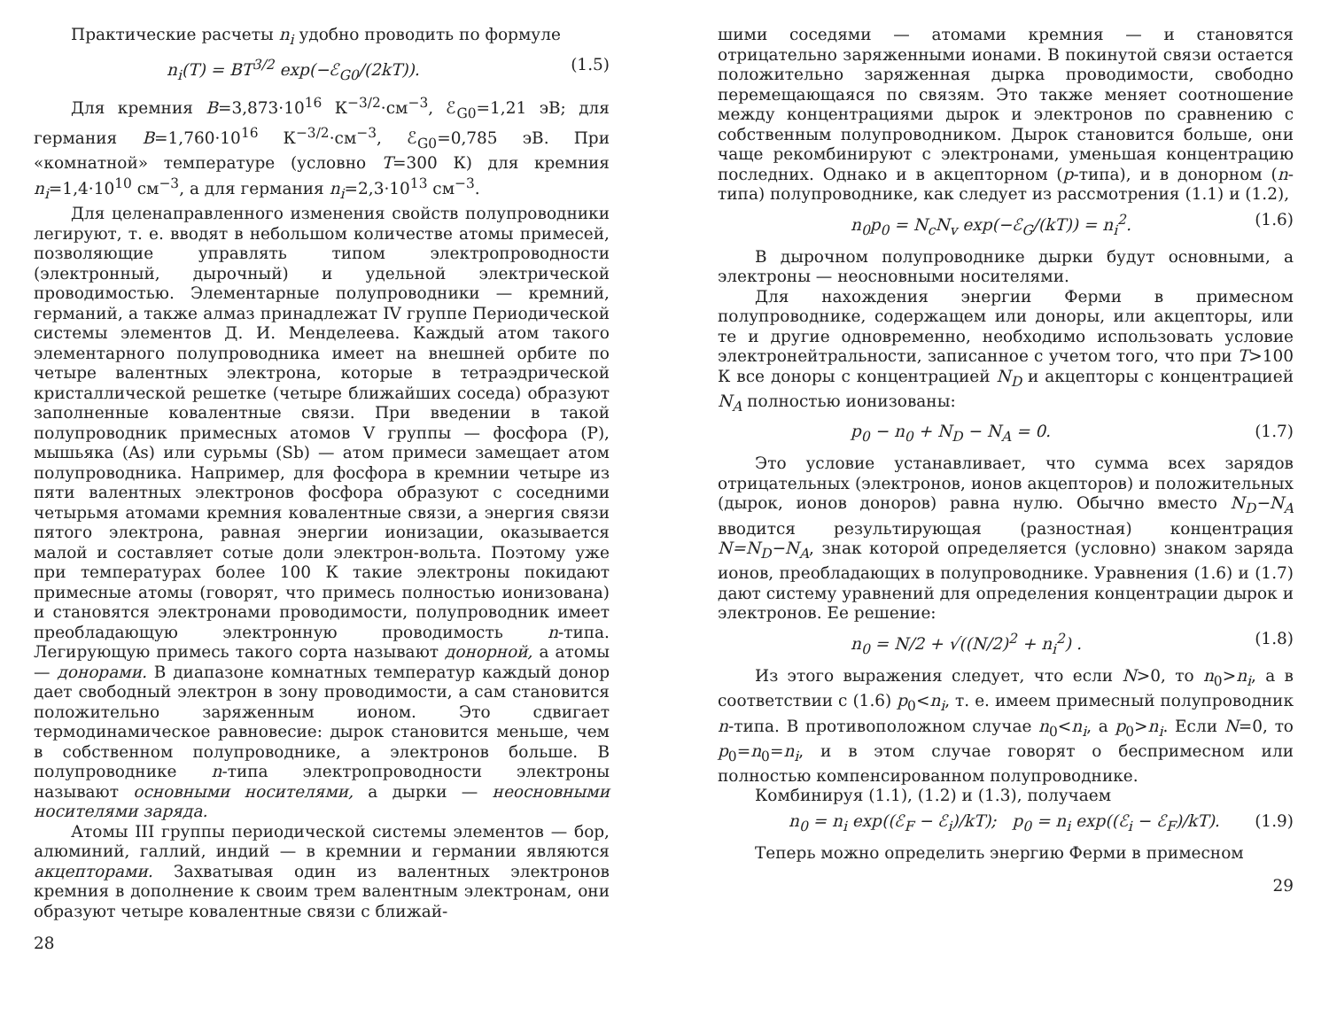Практические расчеты n<sub>i</sub> удобно проводить по формуле
n<sub>i</sub>(T) = BT<sup>3/2</sup> exp(−ℰ<sub>G0</sub>/(2kT)). (1.5)
Для кремния B=3,873·10<sup>16</sup> К<sup>−3/2</sup>·см<sup>−3</sup>, ℰ<sub>G0</sub>=1,21 эВ; для германия B=1,760·10<sup>16</sup> К<sup>−3/2</sup>·см<sup>−3</sup>, ℰ<sub>G0</sub>=0,785 эВ. При «комнатной» температуре (условно T=300 К) для кремния n<sub>i</sub>=1,4·10<sup>10</sup> см<sup>−3</sup>, а для германия n<sub>i</sub>=2,3·10<sup>13</sup> см<sup>−3</sup>.
Для целенаправленного изменения свойств полупроводники легируют, т. е. вводят в небольшом количестве атомы примесей, позволяющие управлять типом электропроводности (электронный, дырочный) и удельной электрической проводимостью. Элементарные полупроводники — кремний, германий, а также алмаз принадлежат IV группе Периодической системы элементов Д. И. Менделеева. Каждый атом такого элементарного полупроводника имеет на внешней орбите по четыре валентных электрона, которые в тетраэдрической кристаллической решетке (четыре ближайших соседа) образуют заполненные ковалентные связи. При введении в такой полупроводник примесных атомов V группы — фосфора (P), мышьяка (As) или сурьмы (Sb) — атом примеси замещает атом полупроводника. Например, для фосфора в кремнии четыре из пяти валентных электронов фосфора образуют с соседними четырьмя атомами кремния ковалентные связи, а энергия связи пятого электрона, равная энергии ионизации, оказывается малой и составляет сотые доли электрон-вольта. Поэтому уже при температурах более 100 К такие электроны покидают примесные атомы (говорят, что примесь полностью ионизована) и становятся электронами проводимости, полупроводник имеет преобладающую электронную проводимость n-типа. Легирующую примесь такого сорта называют донорной, а атомы — донорами. В диапазоне комнатных температур каждый донор дает свободный электрон в зону проводимости, а сам становится положительно заряженным ионом. Это сдвигает термодинамическое равновесие: дырок становится меньше, чем в собственном полупроводнике, а электронов больше. В полупроводнике n-типа электропроводности электроны называют основными носителями, а дырки — неосновными носителями заряда.
Атомы III группы периодической системы элементов — бор, алюминий, галлий, индий — в кремнии и германии являются акцепторами. Захватывая один из валентных электронов кремния в дополнение к своим трем валентным электронам, они образуют четыре ковалентные связи с ближай-
28
шими соседями — атомами кремния — и становятся отрицательно заряженными ионами. В покинутой связи остается положительно заряженная дырка проводимости, свободно перемещающаяся по связям. Это также меняет соотношение между концентрациями дырок и электронов по сравнению с собственным полупроводником. Дырок становится больше, они чаще рекомбинируют с электронами, уменьшая концентрацию последних. Однако и в акцепторном (p-типа), и в донорном (n-типа) полупроводнике, как следует из рассмотрения (1.1) и (1.2),
n<sub>0</sub>p<sub>0</sub> = N<sub>c</sub>N<sub>v</sub> exp(−ℰ<sub>G</sub>/(kT)) = n<sub>i</sub><sup>2</sup>. (1.6)
В дырочном полупроводнике дырки будут основными, а электроны — неосновными носителями.
Для нахождения энергии Ферми в примесном полупроводнике, содержащем или доноры, или акцепторы, или те и другие одновременно, необходимо использовать условие электронейтральности, записанное с учетом того, что при T>100 К все доноры с концентрацией N<sub>D</sub> и акцепторы с концентрацией N<sub>A</sub> полностью ионизованы:
p<sub>0</sub> − n<sub>0</sub> + N<sub>D</sub> − N<sub>A</sub> = 0. (1.7)
Это условие устанавливает, что сумма всех зарядов отрицательных (электронов, ионов акцепторов) и положительных (дырок, ионов доноров) равна нулю. Обычно вместо N<sub>D</sub>−N<sub>A</sub> вводится результирующая (разностная) концентрация N=N<sub>D</sub>−N<sub>A</sub>, знак которой определяется (условно) знаком заряда ионов, преобладающих в полупроводнике. Уравнения (1.6) и (1.7) дают систему уравнений для определения концентрации дырок и электронов. Ее решение:
n<sub>0</sub> = N/2 + √((N/2)<sup>2</sup> + n<sub>i</sub><sup>2</sup>) . (1.8)
Из этого выражения следует, что если N>0, то n<sub>0</sub>>n<sub>i</sub>, а в соответствии с (1.6) p<sub>0</sub><n<sub>i</sub>, т. е. имеем примесный полупроводник n-типа. В противоположном случае n<sub>0</sub><n<sub>i</sub>, а p<sub>0</sub>>n<sub>i</sub>. Если N=0, то p<sub>0</sub>=n<sub>0</sub>=n<sub>i</sub>, и в этом случае говорят о беспримесном или полностью компенсированном полупроводнике.
Комбинируя (1.1), (1.2) и (1.3), получаем
n<sub>0</sub> = n<sub>i</sub> exp((ℰ<sub>F</sub> − ℰ<sub>i</sub>)/kT); p<sub>0</sub> = n<sub>i</sub> exp((ℰ<sub>i</sub> − ℰ<sub>F</sub>)/kT). (1.9)
Теперь можно определить энергию Ферми в примесном
29